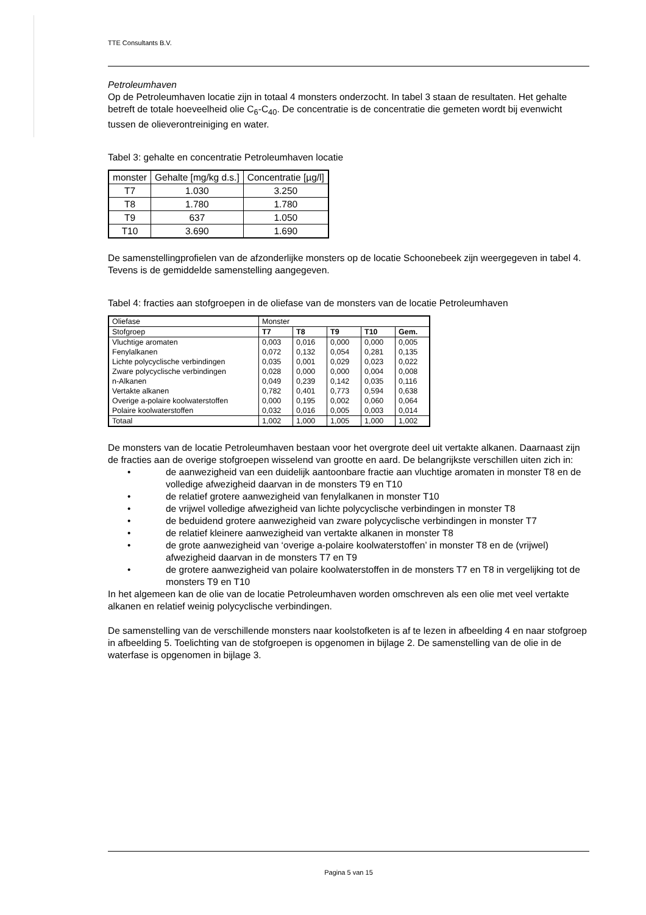TTE Consultants B.V.
Petroleumhaven
Op de Petroleumhaven locatie zijn in totaal 4 monsters onderzocht. In tabel 3 staan de resultaten. Het gehalte betreft de totale hoeveelheid olie C<sub>6</sub>-C<sub>40</sub>. De concentratie is de concentratie die gemeten wordt bij evenwicht tussen de olieverontreiniging en water.
Tabel 3: gehalte en concentratie Petroleumhaven locatie
| monster | Gehalte [mg/kg d.s.] | Concentratie [µg/l] |
| T7 | 1.030 | 3.250 |
| T8 | 1.780 | 1.780 |
| T9 | 637 | 1.050 |
| T10 | 3.690 | 1.690 |
De samenstellingprofielen van de afzonderlijke monsters op de locatie Schoonebeek zijn weergegeven in tabel 4. Tevens is de gemiddelde samenstelling aangegeven.
Tabel 4: fracties aan stofgroepen in de oliefase van de monsters van de locatie Petroleumhaven
| Oliefase | Monster | | | | |
| Stofgroep | T7 | T8 | T9 | T10 | Gem. |
| Vluchtige aromaten Fenylalkanen Lichte polycyclische verbindingen Zware polycyclische verbindingen n-Alkanen Vertakte alkanen Overige a-polaire koolwaterstoffen Polaire koolwaterstoffen | 0,003 0,072 0,035 0,028 0,049 0,782 0,000 0,032 | 0,016 0,132 0,001 0,000 0,239 0,401 0,195 0,016 | 0,000 0,054 0,029 0,000 0,142 0,773 0,002 0,005 | 0,000 0,281 0,023 0,004 0,035 0,594 0,060 0,003 | 0,005 0,135 0,022 0,008 0,116 0,638 0,064 0,014 |
| Totaal | 1,002 | 1,000 | 1,005 | 1,000 | 1,002 |
De monsters van de locatie Petroleumhaven bestaan voor het overgrote deel uit vertakte alkanen. Daarnaast zijn de fracties aan de overige stofgroepen wisselend van grootte en aard. De belangrijkste verschillen uiten zich in:
• de aanwezigheid van een duidelijk aantoonbare fractie aan vluchtige aromaten in monster T8 en de volledige afwezigheid daarvan in de monsters T9 en T10
• de relatief grotere aanwezigheid van fenylalkanen in monster T10
• de vrijwel volledige afwezigheid van lichte polycyclische verbindingen in monster T8
• de beduidend grotere aanwezigheid van zware polycyclische verbindingen in monster T7
• de relatief kleinere aanwezigheid van vertakte alkanen in monster T8
• de grote aanwezigheid van ‘overige a-polaire koolwaterstoffen’ in monster T8 en de (vrijwel) afwezigheid daarvan in de monsters T7 en T9
• de grotere aanwezigheid van polaire koolwaterstoffen in de monsters T7 en T8 in vergelijking tot de monsters T9 en T10
In het algemeen kan de olie van de locatie Petroleumhaven worden omschreven als een olie met veel vertakte alkanen en relatief weinig polycyclische verbindingen.
De samenstelling van de verschillende monsters naar koolstofketen is af te lezen in afbeelding 4 en naar stofgroep in afbeelding 5. Toelichting van de stofgroepen is opgenomen in bijlage 2. De samenstelling van de olie in de waterfase is opgenomen in bijlage 3.
Pagina 5 van 15